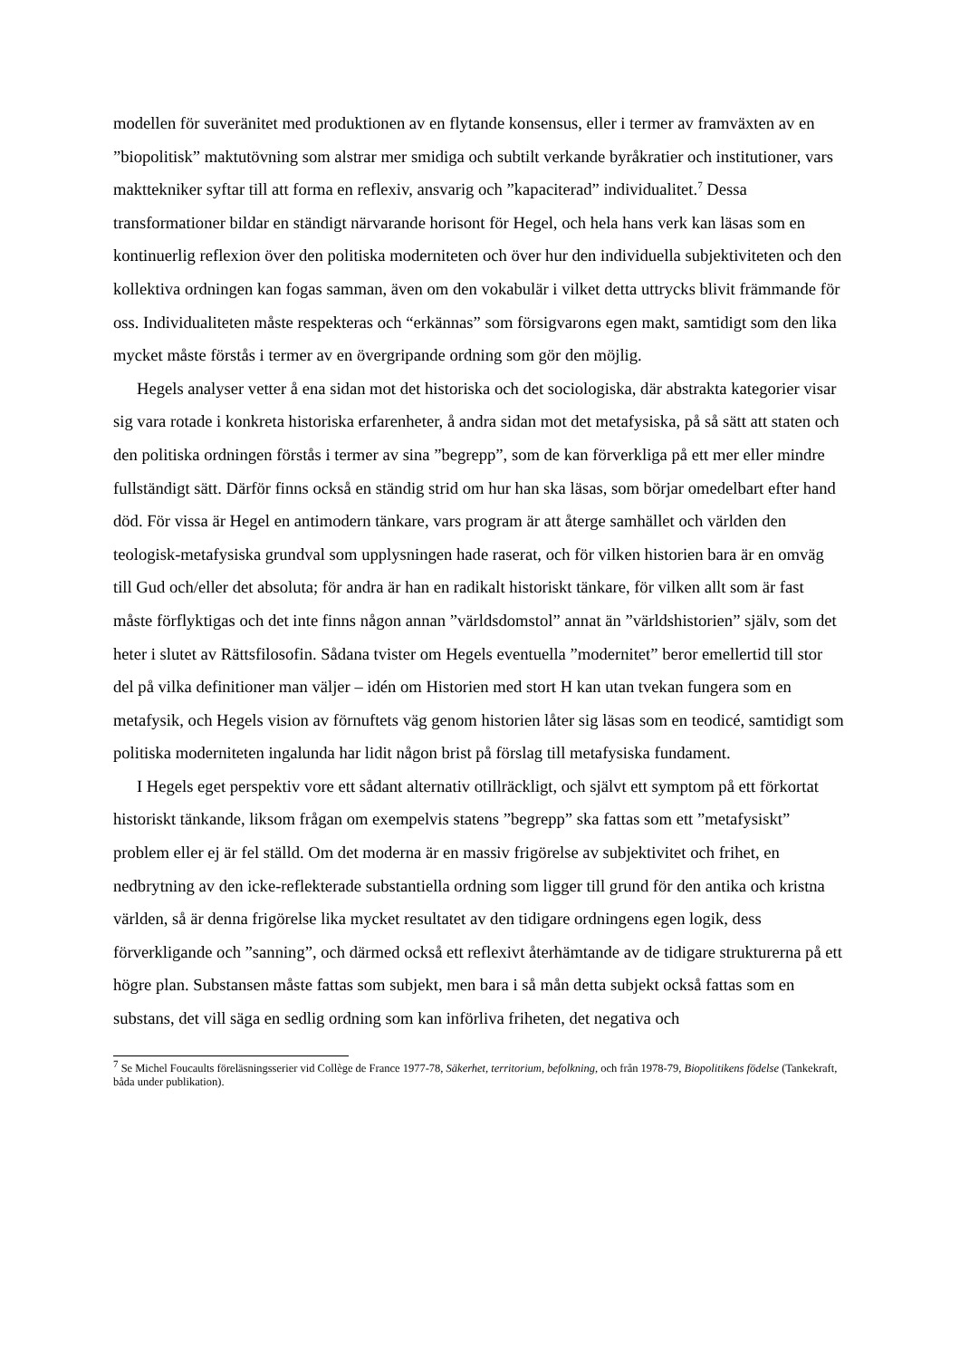modellen för suveränitet med produktionen av en flytande konsensus, eller i termer av framväxten av en ”biopolitisk” maktutövning som alstrar mer smidiga och subtilt verkande byråkratier och institutioner, vars makttekniker syftar till att forma en reflexiv, ansvarig och ”kapaciterad” individualitet.<sup>7</sup> Dessa transformationer bildar en ständigt närvarande horisont för Hegel, och hela hans verk kan läsas som en kontinuerlig reflexion över den politiska moderniteten och över hur den individuella subjektiviteten och den kollektiva ordningen kan fogas samman, även om den vokabulär i vilket detta uttrycks blivit främmande för oss. Individualiteten måste respekteras och “erkännas” som försigvarons egen makt, samtidigt som den lika mycket måste förstås i termer av en övergripande ordning som gör den möjlig.
Hegels analyser vetter å ena sidan mot det historiska och det sociologiska, där abstrakta kategorier visar sig vara rotade i konkreta historiska erfarenheter, å andra sidan mot det metafysiska, på så sätt att staten och den politiska ordningen förstås i termer av sina ”begrepp”, som de kan förverkliga på ett mer eller mindre fullständigt sätt. Därför finns också en ständig strid om hur han ska läsas, som börjar omedelbart efter hand död. För vissa är Hegel en antimodern tänkare, vars program är att återge samhället och världen den teologisk-metafysiska grundval som upplysningen hade raserat, och för vilken historien bara är en omväg till Gud och/eller det absoluta; för andra är han en radikalt historiskt tänkare, för vilken allt som är fast måste förflyktigas och det inte finns någon annan ”världsdomstol” annat än ”världshistorien” själv, som det heter i slutet av Rättsfilosofin. Sådana tvister om Hegels eventuella ”modernitet” beror emellertid till stor del på vilka definitioner man väljer – idén om Historien med stort H kan utan tvekan fungera som en metafysik, och Hegels vision av förnuftets väg genom historien låter sig läsas som en teodicé, samtidigt som politiska moderniteten ingalunda har lidit någon brist på förslag till metafysiska fundament.
I Hegels eget perspektiv vore ett sådant alternativ otillräckligt, och självt ett symptom på ett förkortat historiskt tänkande, liksom frågan om exempelvis statens ”begrepp” ska fattas som ett ”metafysiskt” problem eller ej är fel ställd. Om det moderna är en massiv frigörelse av subjektivitet och frihet, en nedbrytning av den icke-reflekterade substantiella ordning som ligger till grund för den antika och kristna världen, så är denna frigörelse lika mycket resultatet av den tidigare ordningens egen logik, dess förverkligande och ”sanning”, och därmed också ett reflexivt återhämtande av de tidigare strukturerna på ett högre plan. Substansen måste fattas som subjekt, men bara i så mån detta subjekt också fattas som en substans, det vill säga en sedlig ordning som kan införliva friheten, det negativa och
<sup>7</sup> Se Michel Foucaults föreläsningsserier vid Collège de France 1977-78, Säkerhet, territorium, befolkning, och från 1978-79, Biopolitikens födelse (Tankekraft, båda under publikation).